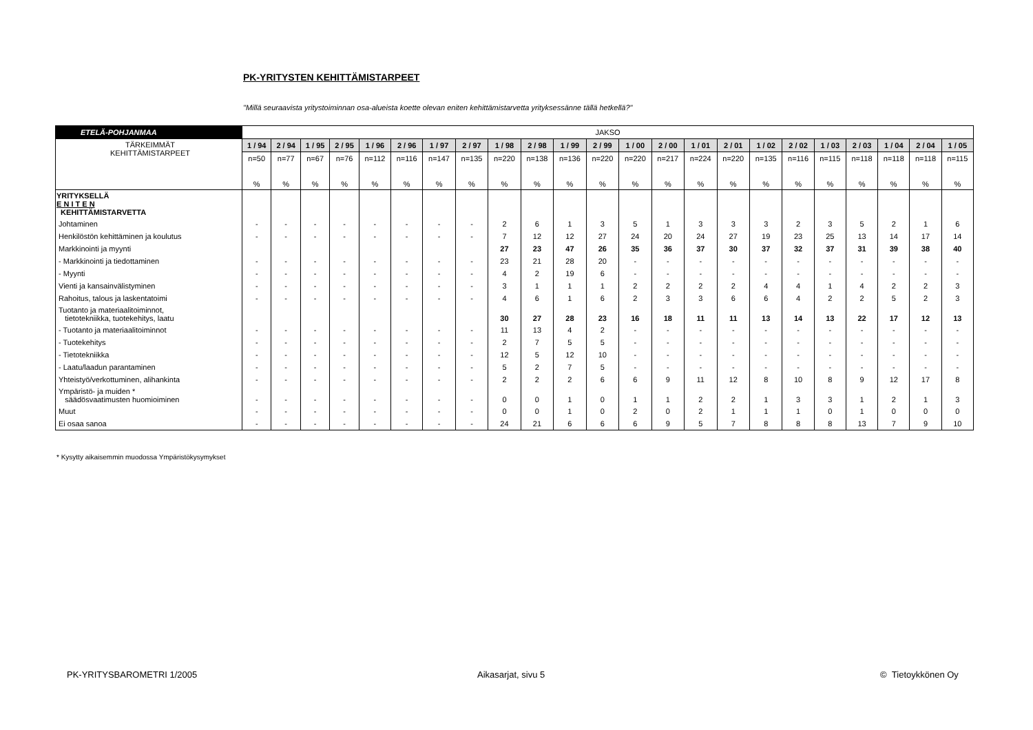PK-YRITYSTEN KEHITTÄMISTARPEET
"Millä seuraavista yritystoiminnan osa-alueista koette olevan eniten kehittämistarvetta yrityksessänne tällä hetkellä?"
| ETELÄ-POHJANMAA | JAKSO | | | | | | | | | | | | | | | | | | | | | | |
| TÄRKEIMMÄT KEHITTÄMISTARPEET | 1 / 94 | 2 / 94 | 1 / 95 | 2 / 95 | 1 / 96 | 2 / 96 | 1 / 97 | 2 / 97 | 1 / 98 | 2 / 98 | 1 / 99 | 2 / 99 | 1 / 00 | 2 / 00 | 1 / 01 | 2 / 01 | 1 / 02 | 2 / 02 | 1 / 03 | 2 / 03 | 1 / 04 | 2 / 04 | 1 / 05 |
| | n=50 | n=77 | n=67 | n=76 | n=112 | n=116 | n=147 | n=135 | n=220 | n=138 | n=136 | n=220 | n=220 | n=217 | n=224 | n=220 | n=135 | n=116 | n=115 | n=118 | n=118 | n=118 | n=115 |
| | % | % | % | % | % | % | % | % | % | % | % | % | % | % | % | % | % | % | % | % | % | % | % |
| YRITYKSELLÄ E N I T E N KEHITTÄMISTARVETTA | | | | | | | | | | | | | | | | | | | | | | | |
| Johtaminen | - | - | - | - | - | - | - | - | 2 | 6 | 1 | 3 | 5 | 1 | 3 | 3 | 3 | 2 | 3 | 5 | 2 | 1 | 6 |
| Henkilöstön kehittäminen ja koulutus | - | - | - | - | - | - | - | - | 7 | 12 | 12 | 27 | 24 | 20 | 24 | 27 | 19 | 23 | 25 | 13 | 14 | 17 | 14 |
| Markkinointi ja myynti | | | | | | | | | 27 | 23 | 47 | 26 | 35 | 36 | 37 | 30 | 37 | 32 | 37 | 31 | 39 | 38 | 40 |
| - Markkinointi ja tiedottaminen | - | - | - | - | - | - | - | - | 23 | 21 | 28 | 20 | - | - | - | - | - | - | - | - | - | - | - |
| - Myynti | - | - | - | - | - | - | - | - | 4 | 2 | 19 | 6 | - | - | - | - | - | - | - | - | - | - | - |
| Vienti ja kansainvälistyminen | - | - | - | - | - | - | - | - | 3 | 1 | 1 | 1 | 2 | 2 | 2 | 2 | 4 | 4 | 1 | 4 | 2 | 2 | 3 |
| Rahoitus, talous ja laskentatoimi | - | - | - | - | - | - | - | - | 4 | 6 | 1 | 6 | 2 | 3 | 3 | 6 | 6 | 4 | 2 | 2 | 5 | 2 | 3 |
| Tuotanto ja materiaalitoiminnot, tietotekniikka, tuotekehitys, laatu | | | | | | | | | 30 | 27 | 28 | 23 | 16 | 18 | 11 | 11 | 13 | 14 | 13 | 22 | 17 | 12 | 13 |
| - Tuotanto ja materiaalitoiminnot | - | - | - | - | - | - | - | - | 11 | 13 | 4 | 2 | - | - | - | - | - | - | - | - | - | - | - |
| - Tuotekehitys | - | - | - | - | - | - | - | - | 2 | 7 | 5 | 5 | - | - | - | - | - | - | - | - | - | - | - |
| - Tietotekniikka | - | - | - | - | - | - | - | - | 12 | 5 | 12 | 10 | - | - | - | - | - | - | - | - | - | - | - |
| - Laatu/laadun parantaminen | - | - | - | - | - | - | - | - | 5 | 2 | 7 | 5 | - | - | - | - | - | - | - | - | - | - | - |
| Yhteistyö/verkottuminen, alihankinta | - | - | - | - | - | - | - | - | 2 | 2 | 2 | 6 | 6 | 9 | 11 | 12 | 8 | 10 | 8 | 9 | 12 | 17 | 8 |
| Ympäristö- ja muiden * säädösvaatimusten huomioiminen | - | - | - | - | - | - | - | - | 0 | 0 | 1 | 0 | 1 | 1 | 2 | 2 | 1 | 3 | 3 | 1 | 2 | 1 | 3 |
| Muut | - | - | - | - | - | - | - | - | 0 | 0 | 1 | 0 | 2 | 0 | 2 | 1 | 1 | 1 | 0 | 1 | 0 | 0 | 0 |
| Ei osaa sanoa | - | - | - | - | - | - | - | - | 24 | 21 | 6 | 6 | 6 | 9 | 5 | 7 | 8 | 8 | 8 | 13 | 7 | 9 | 10 |
* Kysytty aikaisemmin muodossa Ympäristökysymykset
PK-YRITYSBAROMETRI 1/2005 Aikasarjat, sivu 5 © Tietoykkönen Oy